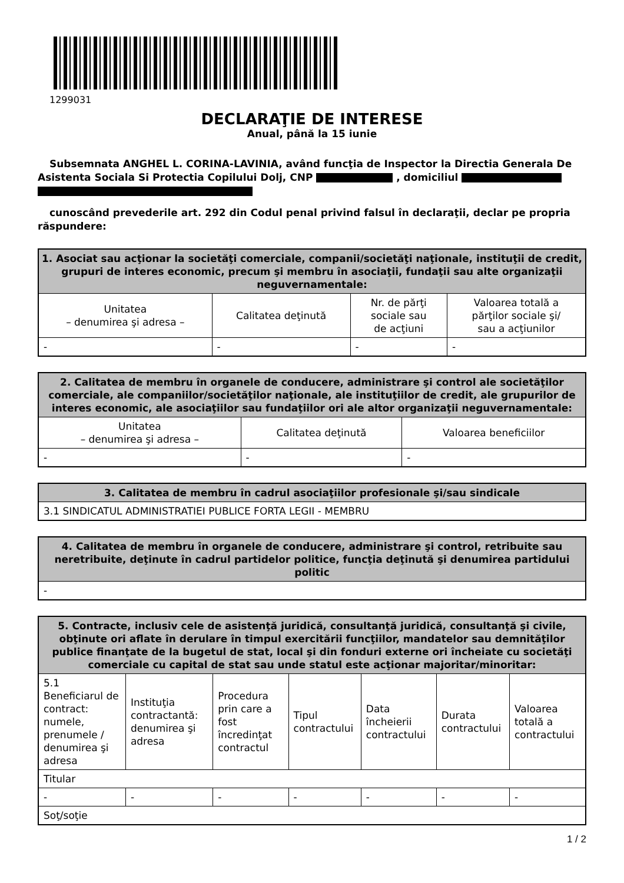1299031
DECLARAŢIE DE INTERESE
Anual, până la 15 iunie
Subsemnata ANGHEL L. CORINA-LAVINIA, având funcţia de Inspector la Directia Generala De Asistenta Sociala Si Protectia Copilului Dolj, CNP , domiciliul
cunoscând prevederile art. 292 din Codul penal privind falsul în declaraţii, declar pe propria răspundere:
| 1. Asociat sau acţionar la societăţi comerciale, companii/societăţi naţionale, instituţii de credit, grupuri de interes economic, precum şi membru în asociaţii, fundaţii sau alte organizaţii neguvernamentale: | | | |
| --- | --- | --- | --- |
| Unitatea – denumirea şi adresa – | Calitatea deţinută | Nr. de părţi sociale sau de acţiuni | Valoarea totală a părţilor sociale şi/ sau a acţiunilor |
| - | - | - | - |
| 2. Calitatea de membru în organele de conducere, administrare şi control ale societăţilor comerciale, ale companiilor/societăţilor naţionale, ale instituţiilor de credit, ale grupurilor de interes economic, ale asociaţiilor sau fundaţiilor ori ale altor organizaţii neguvernamentale: | | |
| --- | --- | --- |
| Unitatea – denumirea şi adresa – | Calitatea deţinută | Valoarea beneficiilor |
| - | - | - |
| 3. Calitatea de membru în cadrul asociaţiilor profesionale şi/sau sindicale |
| --- |
| 3.1 SINDICATUL ADMINISTRATIEI PUBLICE FORTA LEGII - MEMBRU |
| 4. Calitatea de membru în organele de conducere, administrare şi control, retribuite sau neretribuite, deţinute în cadrul partidelor politice, funcţia deţinută şi denumirea partidului politic |
| --- |
| - |
| 5. Contracte, inclusiv cele de asistenţă juridică, consultanţă juridică, consultanţă şi civile, obţinute ori aflate în derulare în timpul exercitării funcţiilor, mandatelor sau demnităţilor publice finanţate de la bugetul de stat, local şi din fonduri externe ori încheiate cu societăţi comerciale cu capital de stat sau unde statul este acţionar majoritar/minoritar: | | | | | | |
| --- | --- | --- | --- | --- | --- | --- |
| 5.1 Beneficiarul de contract: numele, prenumele / denumirea şi adresa | Instituţia contractantă: denumirea şi adresa | Procedura prin care a fost încredinţat contractul | Tipul contractului | Data încheierii contractului | Durata contractului | Valoarea totală a contractului |
| Titular | | | | | | |
| - | - | - | - | - | - | - |
| Soţ/soţie | | | | | | |
1 / 2